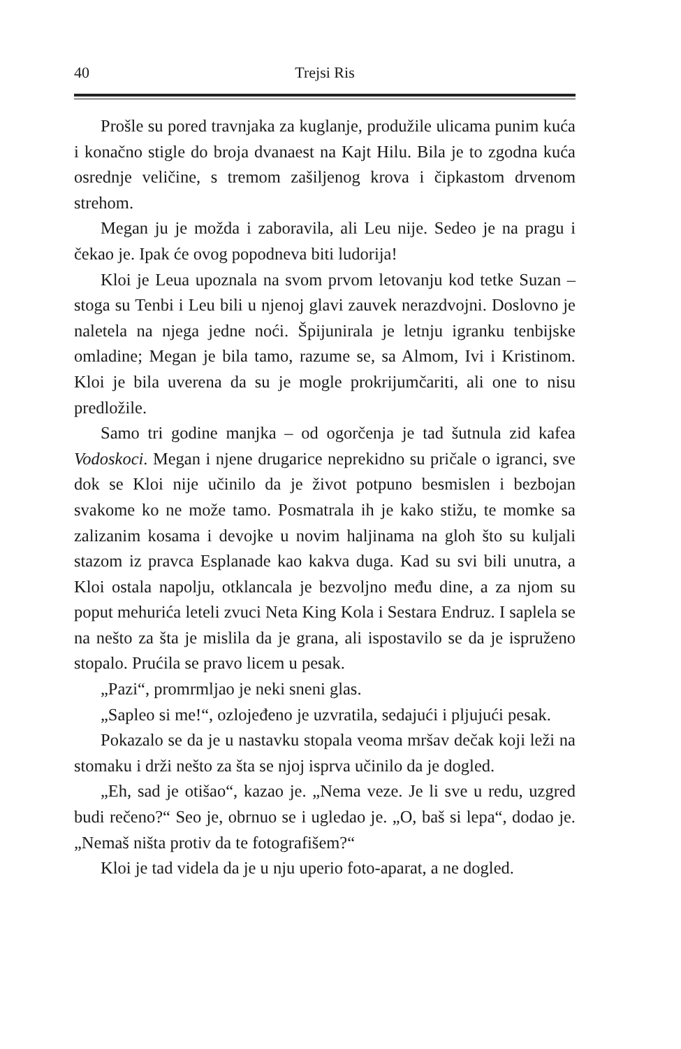40 Trejsi Ris
Prošle su pored travnjaka za kuglanje, produžile ulicama punim kuća i konačno stigle do broja dvanaest na Kajt Hilu. Bila je to zgodna kuća osrednje veličine, s tremom zašiljenog krova i čipkastom drvenom strehom.
Megan ju je možda i zaboravila, ali Leu nije. Sedeo je na pragu i čekao je. Ipak će ovog popodneva biti ludorija!
Kloi je Leua upoznala na svom prvom letovanju kod tetke Suzan – stoga su Tenbi i Leu bili u njenoj glavi zauvek nerazdvojni. Doslovno je naletela na njega jedne noći. Špijunirala je letnju igranku tenbijske omladine; Megan je bila tamo, razume se, sa Almom, Ivi i Kristinom. Kloi je bila uverena da su je mogle prokrijumčariti, ali one to nisu predložile.
Samo tri godine manjka – od ogorčenja je tad šutnula zid kafea Vodoskoci. Megan i njene drugarice neprekidno su pričale o igranci, sve dok se Kloi nije učinilo da je život potpuno besmislen i bezbojan svakome ko ne može tamo. Posmatrala ih je kako stižu, te momke sa zalizanim kosama i devojke u novim haljinama na gloh što su kuljali stazom iz pravca Esplanade kao kakva duga. Kad su svi bili unutra, a Kloi ostala napolju, otklancala je bezvoljno među dine, a za njom su poput mehurića leteli zvuci Neta King Kola i Sestara Endruz. I saplela se na nešto za šta je mislila da je grana, ali ispostavilo se da je ispruženo stopalo. Prućila se pravo licem u pesak.
„Pazi“, promrmljao je neki sneni glas.
„Sapleo si me!“, ozlojeđeno je uzvratila, sedajući i pljujući pesak.
Pokazalo se da je u nastavku stopala veoma mršav dečak koji leži na stomaku i drži nešto za šta se njoj isprva učinilo da je dogled.
„Eh, sad je otišao“, kazao je. „Nema veze. Je li sve u redu, uzgred budi rečeno?“ Seo je, obrnuo se i ugledao je. „O, baš si lepa“, dodao je. „Nemaš ništa protiv da te fotografišem?“
Kloi je tad videla da je u nju uperio foto-aparat, a ne dogled.